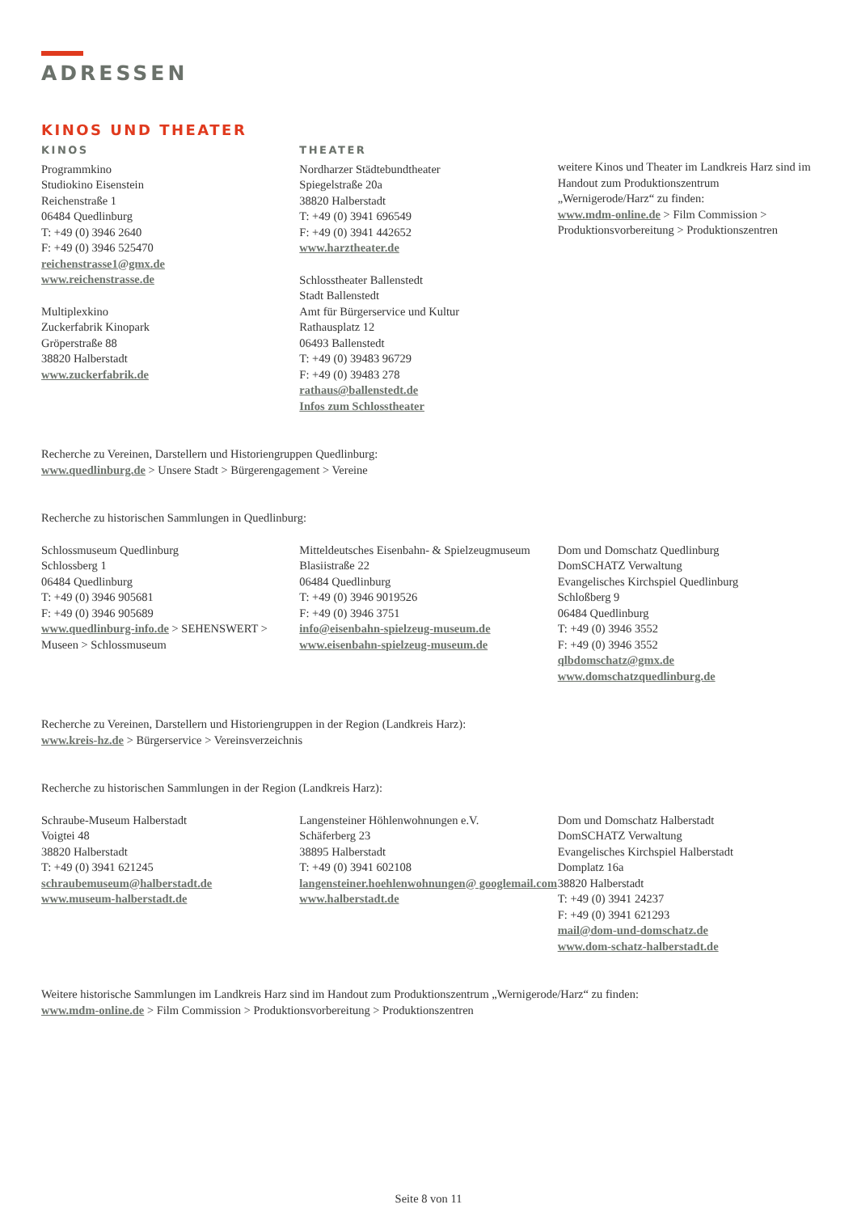ADRESSEN
KINOS UND THEATER
KINOS
Programmkino
Studiokino Eisenstein
Reichenstraße 1
06484 Quedlinburg
T: +49 (0) 3946 2640
F: +49 (0) 3946 525470
reichenstrasse1@gmx.de
www.reichenstrasse.de
Multiplexkino
Zuckerfabrik Kinopark
Gröperstraße 88
38820 Halberstadt
www.zuckerfabrik.de
THEATER
Nordharzer Städtebundtheater
Spiegelstraße 20a
38820 Halberstadt
T: +49 (0) 3941 696549
F: +49 (0) 3941 442652
www.harztheater.de
Schlosstheater Ballenstedt
Stadt Ballenstedt
Amt für Bürgerservice und Kultur
Rathausplatz 12
06493 Ballenstedt
T: +49 (0) 39483 96729
F: +49 (0) 39483 278
rathaus@ballenstedt.de
Infos zum Schlosstheater
weitere Kinos und Theater im Landkreis Harz sind im Handout zum Produktionszentrum „Wernigerode/Harz“ zu finden:
www.mdm-online.de > Film Commission > Produktionsvorbereitung > Produktionszentren
Recherche zu Vereinen, Darstellern und Historiengruppen Quedlinburg:
www.quedlinburg.de > Unsere Stadt > Bürgerengagement > Vereine
Recherche zu historischen Sammlungen in Quedlinburg:
Schlossmuseum Quedlinburg
Schlossberg 1
06484 Quedlinburg
T: +49 (0) 3946 905681
F: +49 (0) 3946 905689
www.quedlinburg-info.de > SEHENSWERT > Museen > Schlossmuseum
Mitteldeutsches Eisenbahn- & Spielzeugmuseum
Blasiistraße 22
06484 Quedlinburg
T: +49 (0) 3946 9019526
F: +49 (0) 3946 3751
info@eisenbahn-spielzeug-museum.de
www.eisenbahn-spielzeug-museum.de
Dom und Domschatz Quedlinburg
DomSCHATZ Verwaltung
Evangelisches Kirchspiel Quedlinburg
Schloßberg 9
06484 Quedlinburg
T: +49 (0) 3946 3552
F: +49 (0) 3946 3552
qlbdomschatz@gmx.de
www.domschatzquedlinburg.de
Recherche zu Vereinen, Darstellern und Historiengruppen in der Region (Landkreis Harz):
www.kreis-hz.de > Bürgerservice > Vereinsverzeichnis
Recherche zu historischen Sammlungen in der Region (Landkreis Harz):
Schraube-Museum Halberstadt
Voigtei 48
38820 Halberstadt
T: +49 (0) 3941 621245
schraubemuseum@halberstadt.de
www.museum-halberstadt.de
Langensteiner Höhlenwohnungen e.V.
Schäferberg 23
38895 Halberstadt
T: +49 (0) 3941 602108
langensteiner.hoehlenwohnungen@ googlemail.com
www.halberstadt.de
Dom und Domschatz Halberstadt
DomSCHATZ Verwaltung
Evangelisches Kirchspiel Halberstadt
Domplatz 16a
38820 Halberstadt
T: +49 (0) 3941 24237
F: +49 (0) 3941 621293
mail@dom-und-domschatz.de
www.dom-schatz-halberstadt.de
Weitere historische Sammlungen im Landkreis Harz sind im Handout zum Produktionszentrum „Wernigerode/Harz“ zu finden:
www.mdm-online.de > Film Commission > Produktionsvorbereitung > Produktionszentren
Seite 8 von 11